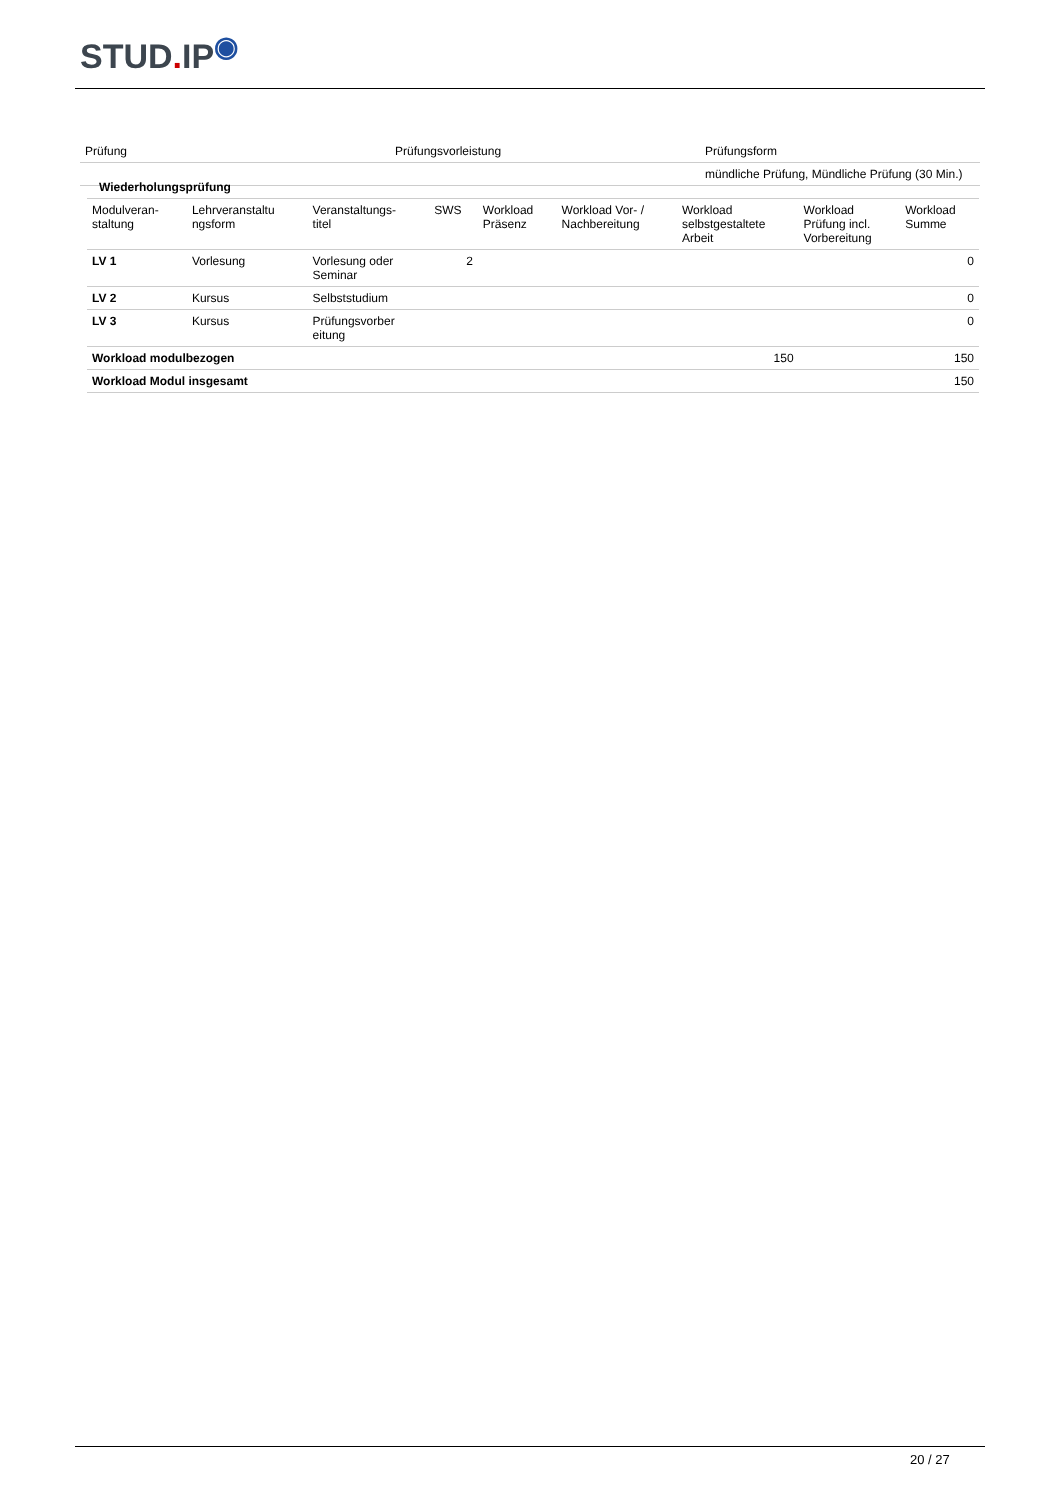STUD. IP<sup>◉</sup>
| Prüfung | Prüfungsvorleistung | Prüfungsform |
| --- | --- | --- |
| | | mündliche Prüfung, Mündliche Prüfung (30 Min.) |
| Wiederholungsprüfung | | | | | | | | |
| Modulveran- staltung | Lehrveranstaltu ngsform | Veranstaltungs- titel | SWS | Workload Präsenz | Workload Vor- / Nachbereitung | Workload selbstgestaltete Arbeit | Workload Prüfung incl. Vorbereitung | Workload Summe |
| LV 1 | Vorlesung | Vorlesung oder Seminar | 2 | | | | | 0 |
| LV 2 | Kursus | Selbststudium | | | | | | 0 |
| LV 3 | Kursus | Prüfungsvorber eitung | | | | | | 0 |
| Workload modulbezogen | | | | | | 150 | | 150 |
| Workload Modul insgesamt | | | | | | | | 150 |
20 / 27